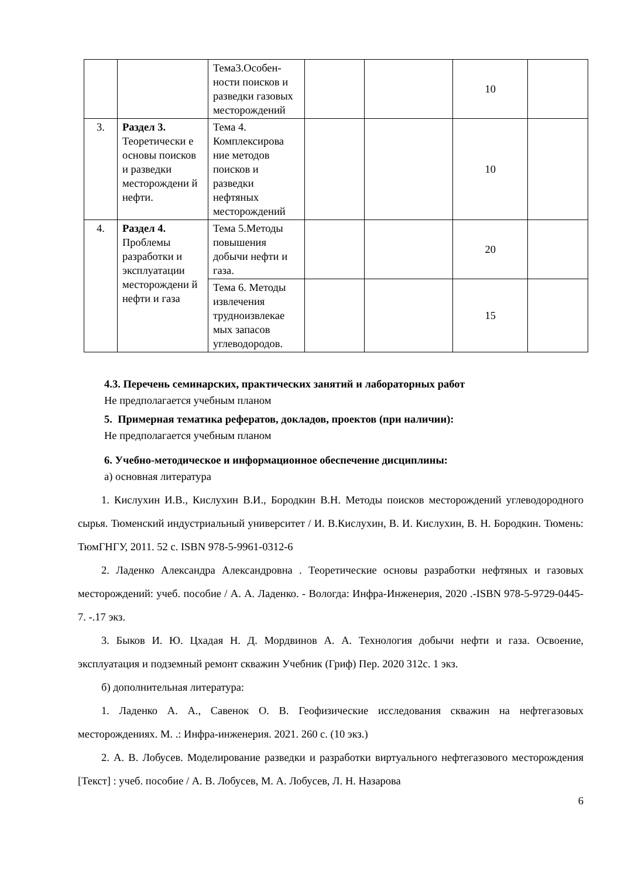| | | Тема3.Особен-ности поисков и разведки газовых месторождений | | | 10 | |
| 3. | Раздел 3. Теоретически е основы поисков и разведки месторождени й нефти. | Тема 4. Комплексирова ние методов поисков и разведки нефтяных месторождений | | | 10 | |
| 4. | Раздел 4. Проблемы разработки и эксплуатации месторождени й нефти и газа | Тема 5.Методы повышения добычи нефти и газа. | | | 20 | |
| | | Тема 6. Методы извлечения трудноизвлекае мых запасов углеводородов. | | | 15 | |
4.3. Перечень семинарских, практических занятий и лабораторных работ
Не предполагается учебным планом
5. Примерная тематика рефератов, докладов, проектов (при наличии):
Не предполагается учебным планом
6. Учебно-методическое и информационное обеспечение дисциплины:
а) основная литература
1. Кислухин И.В., Кислухин В.И., Бородкин В.Н. Методы поисков месторождений углеводородного сырья. Тюменский индустриальный университет / И. В.Кислухин, В. И. Кислухин, В. Н. Бородкин. Тюмень: ТюмГНГУ, 2011. 52 с. ISBN 978-5-9961-0312-6
2. Ладенко Александра Александровна . Теоретические основы разработки нефтяных и газовых месторождений: учеб. пособие / А. А. Ладенко. - Вологда: Инфра-Инженерия, 2020 .-ISBN 978-5-9729-0445-7. -.17 экз.
3. Быков И. Ю. Цхадая Н. Д. Мордвинов А. А. Технология добычи нефти и газа. Освоение, эксплуатация и подземный ремонт скважин Учебник (Гриф) Пер. 2020 312с. 1 экз.
б) дополнительная литература:
1. Ладенко А. А., Савенок О. В. Геофизические исследования скважин на нефтегазовых месторождениях. М. .: Инфра-инженерия. 2021. 260 с. (10 экз.)
2. А. В. Лобусев. Моделирование разведки и разработки виртуального нефтегазового месторождения [Текст] : учеб. пособие / А. В. Лобусев, М. А. Лобусев, Л. Н. Назарова
6